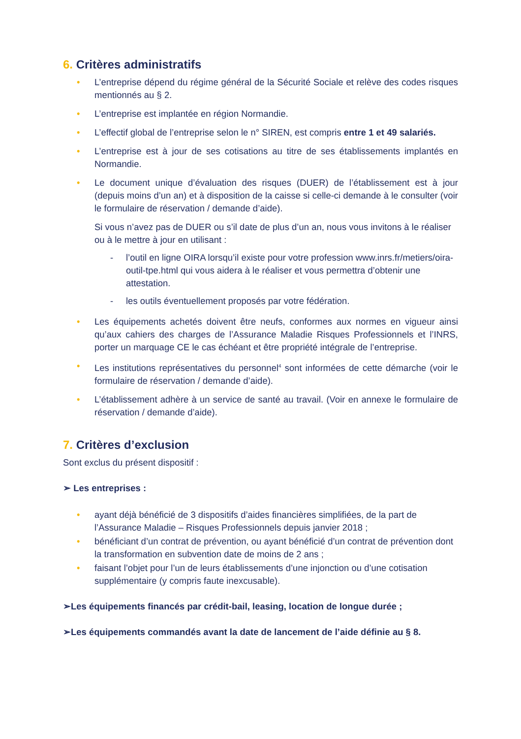6. Critères administratifs
• L’entreprise dépend du régime général de la Sécurité Sociale et relève des codes risques mentionnés au § 2.
• L’entreprise est implantée en région Normandie.
• L’effectif global de l’entreprise selon le n° SIREN, est compris entre 1 et 49 salariés.
• L’entreprise est à jour de ses cotisations au titre de ses établissements implantés en Normandie.
• Le document unique d’évaluation des risques (DUER) de l’établissement est à jour (depuis moins d’un an) et à disposition de la caisse si celle-ci demande à le consulter (voir le formulaire de réservation / demande d’aide).
Si vous n’avez pas de DUER ou s’il date de plus d’un an, nous vous invitons à le réaliser ou à le mettre à jour en utilisant :
- l’outil en ligne OIRA lorsqu’il existe pour votre profession www.inrs.fr/metiers/oira-outil-tpe.html qui vous aidera à le réaliser et vous permettra d’obtenir une attestation.
- les outils éventuellement proposés par votre fédération.
• Les équipements achetés doivent être neufs, conformes aux normes en vigueur ainsi qu’aux cahiers des charges de l’Assurance Maladie Risques Professionnels et l’INRS, porter un marquage CE le cas échéant et être propriété intégrale de l’entreprise.
• Les institutions représentatives du personnel<sup>4</sup> sont informées de cette démarche (voir le formulaire de réservation / demande d’aide).
• L’établissement adhère à un service de santé au travail. (Voir en annexe le formulaire de réservation / demande d’aide).
7. Critères d’exclusion
Sont exclus du présent dispositif :
➢ Les entreprises :
• ayant déjà bénéficié de 3 dispositifs d’aides financières simplifiées, de la part de l’Assurance Maladie – Risques Professionnels depuis janvier 2018 ;
• bénéficiant d’un contrat de prévention, ou ayant bénéficié d’un contrat de prévention dont la transformation en subvention date de moins de 2 ans ;
• faisant l’objet pour l’un de leurs établissements d’une injonction ou d’une cotisation supplémentaire (y compris faute inexcusable).
➢Les équipements financés par crédit-bail, leasing, location de longue durée ;
➢Les équipements commandés avant la date de lancement de l’aide définie au § 8.